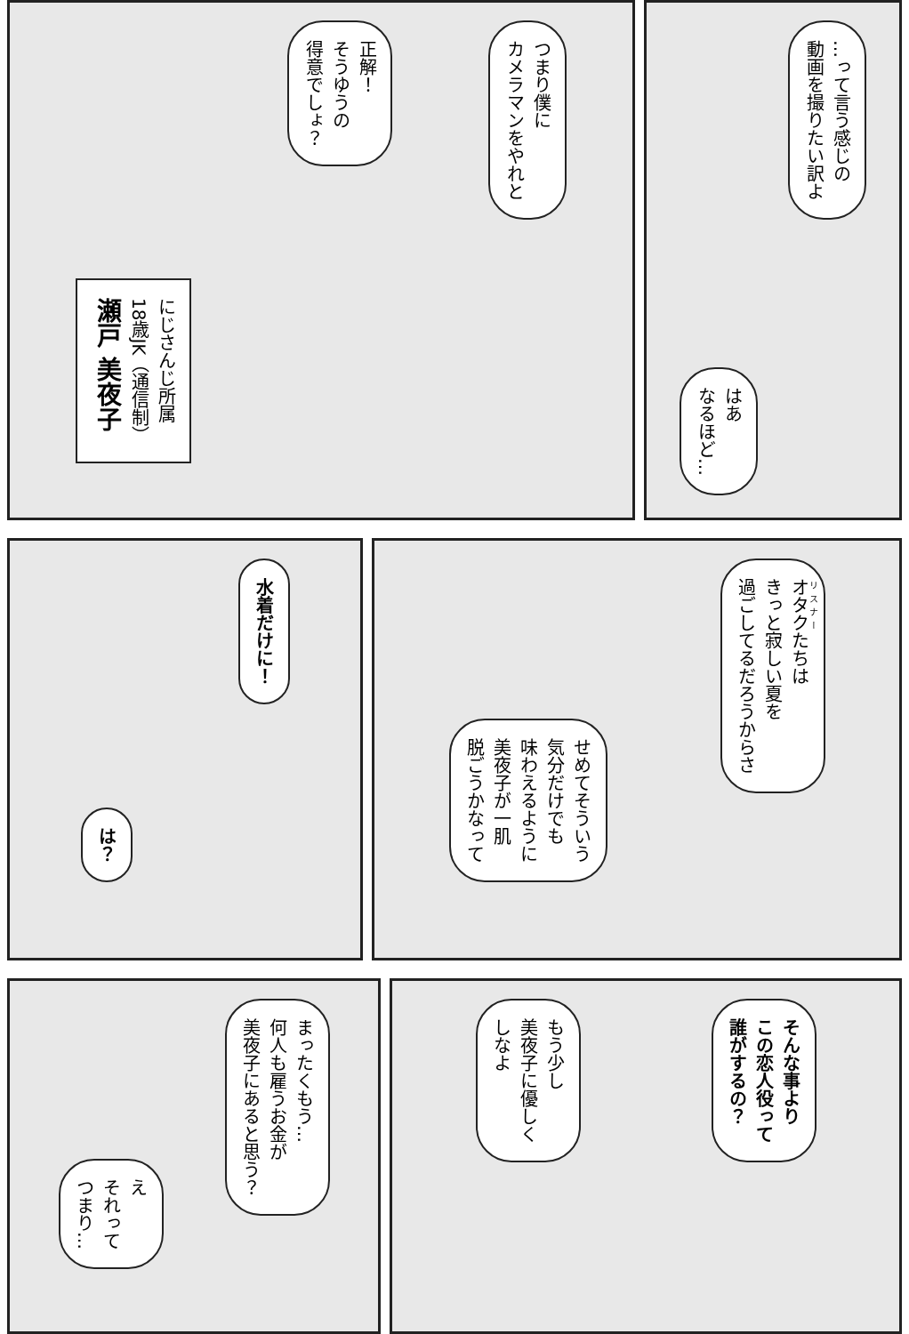つまり僕に
カメラマンをやれと
正解！
そうゆうの
得意でしょ？
にじさんじ所属
18歳JK（通信制）
瀬戸 美夜子
…って言う感じの
動画を撮りたい訳よ
はあ
なるほど…
水着だけに！
は？
オタクたちは
きっと寂しい夏を
過ごしてるだろうからさ
せめてそういう
気分だけでも
味わえるように
美夜子が一肌
脱ごうかなって
まったくもう…
何人も雇うお金が
美夜子にあると思う？
え
それって
つまり…
そんな事より
この恋人役って
誰がするの？
もう少し
美夜子に優しく
しなよ